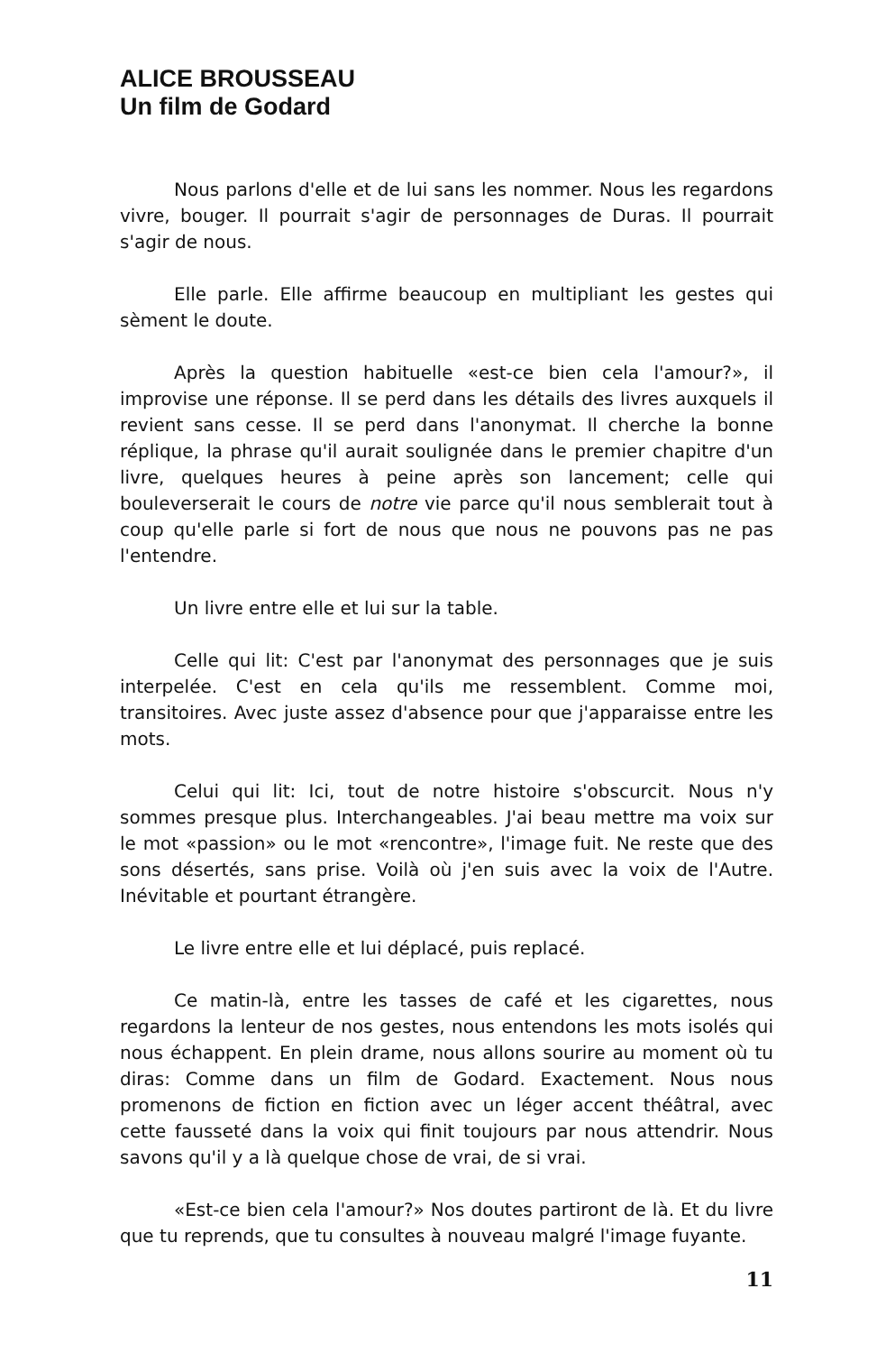ALICE BROUSSEAU
Un film de Godard
Nous parlons d'elle et de lui sans les nommer. Nous les regardons vivre, bouger. Il pourrait s'agir de personnages de Duras. Il pourrait s'agir de nous.
Elle parle. Elle affirme beaucoup en multipliant les gestes qui sèment le doute.
Après la question habituelle «est-ce bien cela l'amour?», il improvise une réponse. Il se perd dans les détails des livres auxquels il revient sans cesse. Il se perd dans l'anonymat. Il cherche la bonne réplique, la phrase qu'il aurait soulignée dans le premier chapitre d'un livre, quelques heures à peine après son lancement; celle qui bouleverserait le cours de notre vie parce qu'il nous semblerait tout à coup qu'elle parle si fort de nous que nous ne pouvons pas ne pas l'entendre.
Un livre entre elle et lui sur la table.
Celle qui lit: C'est par l'anonymat des personnages que je suis interpelée. C'est en cela qu'ils me ressemblent. Comme moi, transitoires. Avec juste assez d'absence pour que j'apparaisse entre les mots.
Celui qui lit: Ici, tout de notre histoire s'obscurcit. Nous n'y sommes presque plus. Interchangeables. J'ai beau mettre ma voix sur le mot «passion» ou le mot «rencontre», l'image fuit. Ne reste que des sons désertés, sans prise. Voilà où j'en suis avec la voix de l'Autre. Inévitable et pourtant étrangère.
Le livre entre elle et lui déplacé, puis replacé.
Ce matin-là, entre les tasses de café et les cigarettes, nous regardons la lenteur de nos gestes, nous entendons les mots isolés qui nous échappent. En plein drame, nous allons sourire au moment où tu diras: Comme dans un film de Godard. Exactement. Nous nous promenons de fiction en fiction avec un léger accent théâtral, avec cette fausseté dans la voix qui finit toujours par nous attendrir. Nous savons qu'il y a là quelque chose de vrai, de si vrai.
«Est-ce bien cela l'amour?» Nos doutes partiront de là. Et du livre que tu reprends, que tu consultes à nouveau malgré l'image fuyante.
11